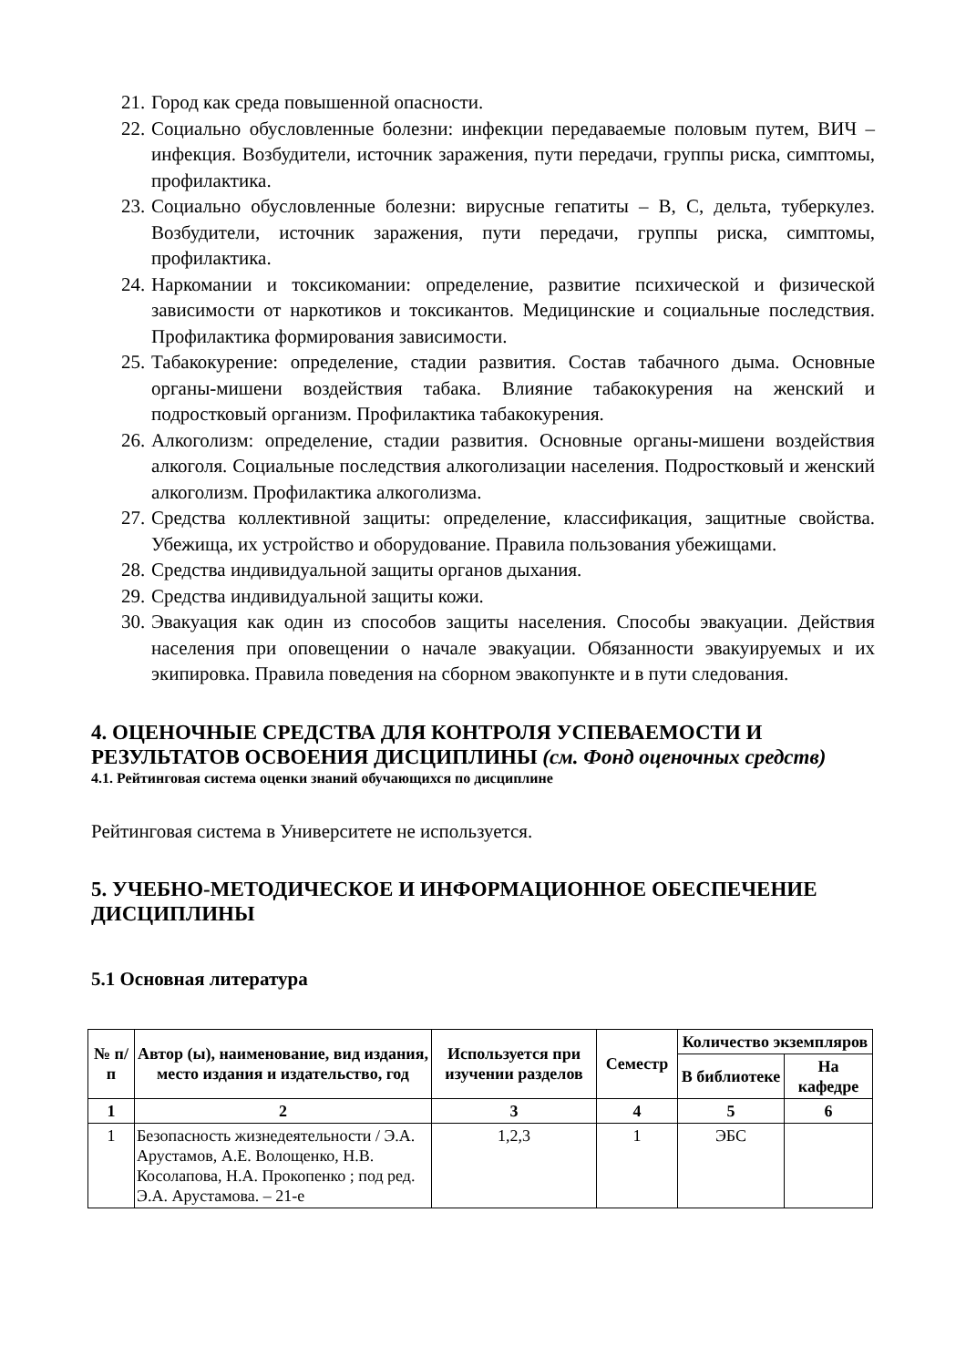21. Город как среда повышенной опасности.
22. Социально обусловленные болезни: инфекции передаваемые половым путем, ВИЧ – инфекция. Возбудители, источник заражения, пути передачи, группы риска, симптомы, профилактика.
23. Социально обусловленные болезни: вирусные гепатиты – В, С, дельта, туберкулез. Возбудители, источник заражения, пути передачи, группы риска, симптомы, профилактика.
24. Наркомании и токсикомании: определение, развитие психической и физической зависимости от наркотиков и токсикантов. Медицинские и социальные последствия. Профилактика формирования зависимости.
25. Табакокурение: определение, стадии развития. Состав табачного дыма. Основные органы-мишени воздействия табака. Влияние табакокурения на женский и подростковый организм. Профилактика табакокурения.
26. Алкоголизм: определение, стадии развития. Основные органы-мишени воздействия алкоголя. Социальные последствия алкоголизации населения. Подростковый и женский алкоголизм. Профилактика алкоголизма.
27. Средства коллективной защиты: определение, классификация, защитные свойства. Убежища, их устройство и оборудование. Правила пользования убежищами.
28. Средства индивидуальной защиты органов дыхания.
29. Средства индивидуальной защиты кожи.
30. Эвакуация как один из способов защиты населения. Способы эвакуации. Действия населения при оповещении о начале эвакуации. Обязанности эвакуируемых и их экипировка. Правила поведения на сборном эвакопункте и в пути следования.
4. ОЦЕНОЧНЫЕ СРЕДСТВА ДЛЯ КОНТРОЛЯ УСПЕВАЕМОСТИ И РЕЗУЛЬТАТОВ ОСВОЕНИЯ ДИСЦИПЛИНЫ (см. Фонд оценочных средств)
4.1. Рейтинговая система оценки знаний обучающихся по дисциплине
Рейтинговая система в Университете не используется.
5. УЧЕБНО-МЕТОДИЧЕСКОЕ И ИНФОРМАЦИОННОЕ ОБЕСПЕЧЕНИЕ ДИСЦИПЛИНЫ
5.1 Основная литература
| № п/п | Автор (ы), наименование, вид издания, место издания и издательство, год | Используется при изучении разделов | Семестр | Количество экземпляров | |
| --- | --- | --- | --- | --- | --- |
| | | | | В библиотеке | На кафедре |
| 1 | 2 | 3 | 4 | 5 | 6 |
| 1 | Безопасность жизнедеятельности / Э.А. Арустамов, А.Е. Волощенко, Н.В. Косолапова, Н.А. Прокопенко ; под ред. Э.А. Арустамова. – 21-е | 1,2,3 | 1 | ЭБС | |